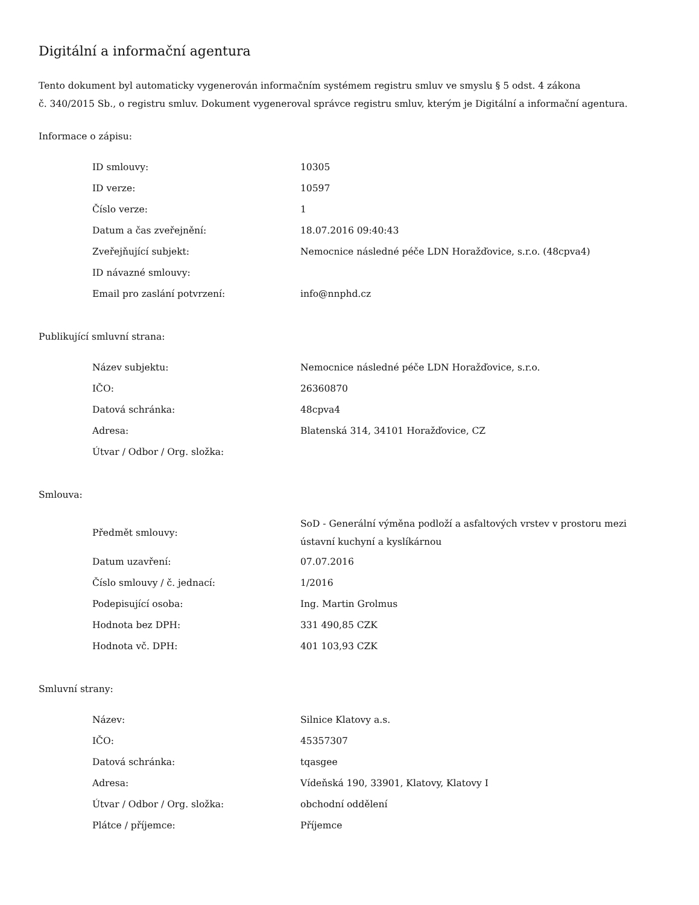Digitální a informační agentura
Tento dokument byl automaticky vygenerován informačním systémem registru smluv ve smyslu § 5 odst. 4 zákona
č. 340/2015 Sb., o registru smluv. Dokument vygeneroval správce registru smluv, kterým je Digitální a informační agentura.
Informace o zápisu:
| ID smlouvy: | 10305 |
| ID verze: | 10597 |
| Číslo verze: | 1 |
| Datum a čas zveřejnění: | 18.07.2016 09:40:43 |
| Zveřejňující subjekt: | Nemocnice následné péče LDN Horažďovice, s.r.o. (48cpva4) |
| ID návazné smlouvy: | |
| Email pro zaslání potvrzení: | info@nnphd.cz |
Publikující smluvní strana:
| Název subjektu: | Nemocnice následné péče LDN Horažďovice, s.r.o. |
| IČO: | 26360870 |
| Datová schránka: | 48cpva4 |
| Adresa: | Blatenská 314, 34101 Horažďovice, CZ |
| Útvar / Odbor / Org. složka: | |
Smlouva:
| Předmět smlouvy: | SoD - Generální výměna podloží a asfaltových vrstev v prostoru mezi ústavní kuchyní a kyslíkárnou |
| Datum uzavření: | 07.07.2016 |
| Číslo smlouvy / č. jednací: | 1/2016 |
| Podepisující osoba: | Ing. Martin Grolmus |
| Hodnota bez DPH: | 331 490,85 CZK |
| Hodnota vč. DPH: | 401 103,93 CZK |
Smluvní strany:
| Název: | Silnice Klatovy a.s. |
| IČO: | 45357307 |
| Datová schránka: | tqasgee |
| Adresa: | Vídeňská 190, 33901, Klatovy, Klatovy I |
| Útvar / Odbor / Org. složka: | obchodní oddělení |
| Plátce / příjemce: | Příjemce |